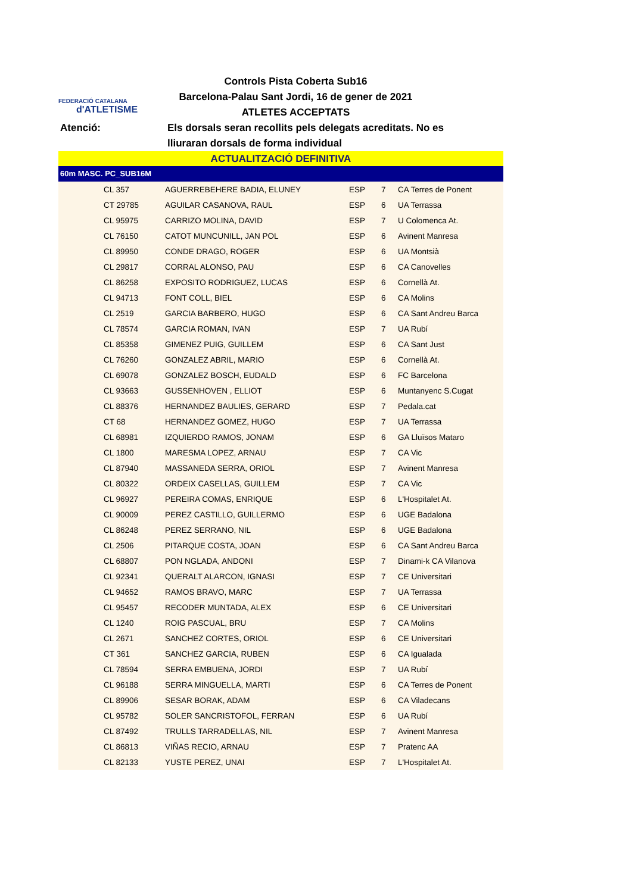FEDERACIÓ CATALANA
d'ATLETISME
Controls Pista Coberta Sub16
Barcelona-Palau Sant Jordi, 16 de gener de 2021
ATLETES ACCEPTATS
Atenció: Els dorsals seran recollits pels delegats acreditats. No es lliuraran dorsals de forma individual
ACTUALITZACIÓ DEFINITIVA
60m MASC. PC_SUB16M
| | CL 357 | AGUERREBEHERE BADIA, ELUNEY | ESP | 7 | CA Terres de Ponent |
| | CT 29785 | AGUILAR CASANOVA, RAUL | ESP | 6 | UA Terrassa |
| | CL 95975 | CARRIZO MOLINA, DAVID | ESP | 7 | U Colomenca At. |
| | CL 76150 | CATOT MUNCUNILL, JAN POL | ESP | 6 | Avinent Manresa |
| | CL 89950 | CONDE DRAGO, ROGER | ESP | 6 | UA Montsià |
| | CL 29817 | CORRAL ALONSO, PAU | ESP | 6 | CA Canovelles |
| | CL 86258 | EXPOSITO RODRIGUEZ, LUCAS | ESP | 6 | Cornellà At. |
| | CL 94713 | FONT COLL, BIEL | ESP | 6 | CA Molins |
| | CL 2519 | GARCIA BARBERO, HUGO | ESP | 6 | CA Sant Andreu Barca |
| | CL 78574 | GARCIA ROMAN, IVAN | ESP | 7 | UA Rubí |
| | CL 85358 | GIMENEZ PUIG, GUILLEM | ESP | 6 | CA Sant Just |
| | CL 76260 | GONZALEZ ABRIL, MARIO | ESP | 6 | Cornellà At. |
| | CL 69078 | GONZALEZ BOSCH, EUDALD | ESP | 6 | FC Barcelona |
| | CL 93663 | GUSSENHOVEN , ELLIOT | ESP | 6 | Muntanyenc S.Cugat |
| | CL 88376 | HERNANDEZ BAULIES, GERARD | ESP | 7 | Pedala.cat |
| | CT 68 | HERNANDEZ GOMEZ, HUGO | ESP | 7 | UA Terrassa |
| | CL 68981 | IZQUIERDO RAMOS, JONAM | ESP | 6 | GA Lluïsos Mataro |
| | CL 1800 | MARESMA LOPEZ, ARNAU | ESP | 7 | CA Vic |
| | CL 87940 | MASSANEDA SERRA, ORIOL | ESP | 7 | Avinent Manresa |
| | CL 80322 | ORDEIX CASELLAS, GUILLEM | ESP | 7 | CA Vic |
| | CL 96927 | PEREIRA COMAS, ENRIQUE | ESP | 6 | L'Hospitalet At. |
| | CL 90009 | PEREZ CASTILLO, GUILLERMO | ESP | 6 | UGE Badalona |
| | CL 86248 | PEREZ SERRANO, NIL | ESP | 6 | UGE Badalona |
| | CL 2506 | PITARQUE COSTA, JOAN | ESP | 6 | CA Sant Andreu Barca |
| | CL 68807 | PON NGLADA, ANDONI | ESP | 7 | Dinami-k CA Vilanova |
| | CL 92341 | QUERALT ALARCON, IGNASI | ESP | 7 | CE Universitari |
| | CL 94652 | RAMOS BRAVO, MARC | ESP | 7 | UA Terrassa |
| | CL 95457 | RECODER MUNTADA, ALEX | ESP | 6 | CE Universitari |
| | CL 1240 | ROIG PASCUAL, BRU | ESP | 7 | CA Molins |
| | CL 2671 | SANCHEZ CORTES, ORIOL | ESP | 6 | CE Universitari |
| | CT 361 | SANCHEZ GARCIA, RUBEN | ESP | 6 | CA Igualada |
| | CL 78594 | SERRA EMBUENA, JORDI | ESP | 7 | UA Rubí |
| | CL 96188 | SERRA MINGUELLA, MARTI | ESP | 6 | CA Terres de Ponent |
| | CL 89906 | SESAR BORAK, ADAM | ESP | 6 | CA Viladecans |
| | CL 95782 | SOLER SANCRISTOFOL, FERRAN | ESP | 6 | UA Rubí |
| | CL 87492 | TRULLS TARRADELLAS, NIL | ESP | 7 | Avinent Manresa |
| | CL 86813 | VIÑAS RECIO, ARNAU | ESP | 7 | Pratenc AA |
| | CL 82133 | YUSTE PEREZ, UNAI | ESP | 7 | L'Hospitalet At. |